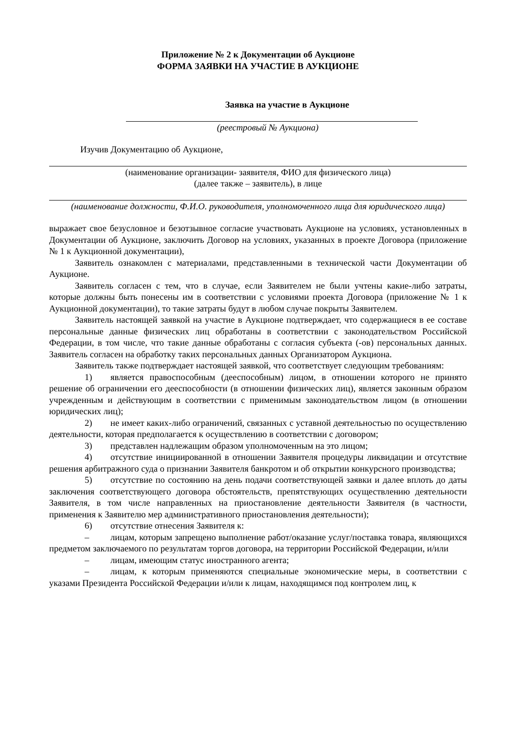Приложение № 2 к Документации об Аукционе
ФОРМА ЗАЯВКИ НА УЧАСТИЕ В АУКЦИОНЕ
Заявка на участие в Аукционе
(реестровый № Аукциона)
Изучив Документацию об Аукционе,
(наименование организации- заявителя, ФИО для физического лица)
(далее также – заявитель), в лице
(наименование должности, Ф.И.О. руководителя, уполномоченного лица для юридического лица)
выражает свое безусловное и безотзывное согласие участвовать Аукционе на условиях, установленных в Документации об Аукционе, заключить Договор на условиях, указанных в проекте Договора (приложение № 1 к Аукционной документации),
Заявитель ознакомлен с материалами, представленными в технической части Документации об Аукционе.
Заявитель согласен с тем, что в случае, если Заявителем не были учтены какие-либо затраты, которые должны быть понесены им в соответствии с условиями проекта Договора (приложение № 1 к Аукционной документации), то такие затраты будут в любом случае покрыты Заявителем.
Заявитель настоящей заявкой на участие в Аукционе подтверждает, что содержащиеся в ее составе персональные данные физических лиц обработаны в соответствии с законодательством Российской Федерации, в том числе, что такие данные обработаны с согласия субъекта (-ов) персональных данных. Заявитель согласен на обработку таких персональных данных Организатором Аукциона.
Заявитель также подтверждает настоящей заявкой, что соответствует следующим требованиям:
1) является правоспособным (дееспособным) лицом, в отношении которого не принято решение об ограничении его дееспособности (в отношении физических лиц), является законным образом учрежденным и действующим в соответствии с применимым законодательством лицом (в отношении юридических лиц);
2) не имеет каких-либо ограничений, связанных с уставной деятельностью по осуществлению деятельности, которая предполагается к осуществлению в соответствии с договором;
3) представлен надлежащим образом уполномоченным на это лицом;
4) отсутствие инициированной в отношении Заявителя процедуры ликвидации и отсутствие решения арбитражного суда о признании Заявителя банкротом и об открытии конкурсного производства;
5) отсутствие по состоянию на день подачи соответствующей заявки и далее вплоть до даты заключения соответствующего договора обстоятельств, препятствующих осуществлению деятельности Заявителя, в том числе направленных на приостановление деятельности Заявителя (в частности, применения к Заявителю мер административного приостановления деятельности);
6) отсутствие отнесения Заявителя к:
– лицам, которым запрещено выполнение работ/оказание услуг/поставка товара, являющихся предметом заключаемого по результатам торгов договора, на территории Российской Федерации, и/или
– лицам, имеющим статус иностранного агента;
– лицам, к которым применяются специальные экономические меры, в соответствии с указами Президента Российской Федерации и/или к лицам, находящимся под контролем лиц, к